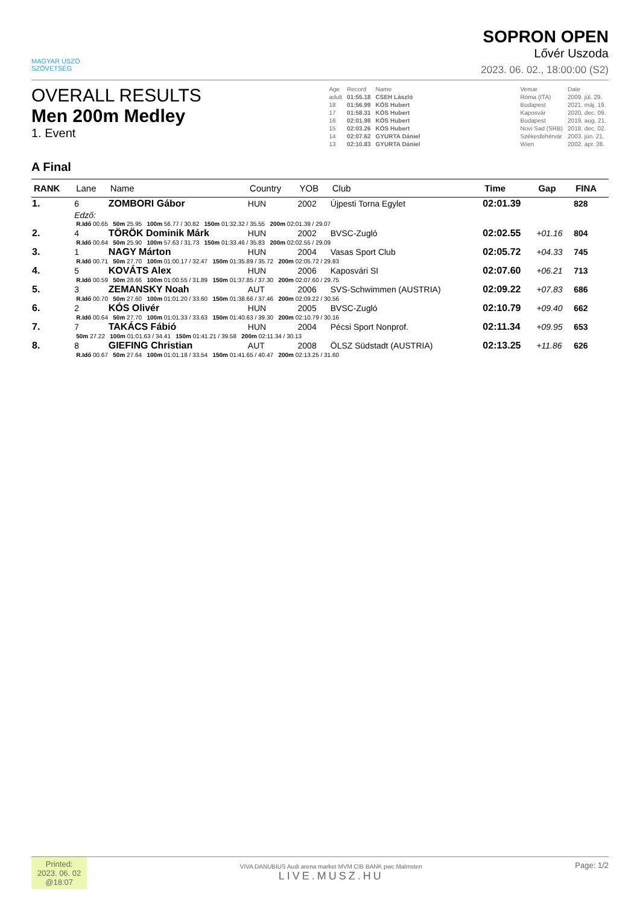MAGYAR ÚSZÓ
SZÖVETSÉG
SOPRON OPEN
Lővér Uszoda
2023. 06. 02., 18:00:00 (S2)
OVERALL RESULTS
Men 200m Medley
1. Event
| Age | Record | Name | | Venue | Date |
| adult | 01:55.18 | CSEH László | | Róma (ITA) | 2009. júl. 29. |
| 18 | 01:56.99 | KÓS Hubert | | Budapest | 2021. máj. 19. |
| 17 | 01:58.31 | KÓS Hubert | | Kaposvár | 2020. dec. 09. |
| 16 | 02:01.98 | KÓS Hubert | | Budapest | 2019. aug. 21. |
| 15 | 02:03.26 | KÓS Hubert | | Novi Sad (SRB) | 2018. dec. 02. |
| 14 | 02:07.62 | GYURTA Dániel | | Székesfehérvár | 2003. jún. 21. |
| 13 | 02:10.83 | GYURTA Dániel | | Wien | 2002. ápr. 28. |
A Final
| RANK | Lane | Name | Country | YOB | Club | Time | Gap | FINA |
| --- | --- | --- | --- | --- | --- | --- | --- | --- |
| 1. | 6 | ZOMBORI Gábor | HUN | 2002 | Újpesti Torna Egylet | 02:01.39 | | 828 |
| | Edző: | | | | | | | |
| | R.Idő 00.65 50m 25.95 100m 56.77 / 30.82 150m 01:32.32 / 35.55 200m 02:01.39 / 29.07 | | | | | | | |
| 2. | 4 | TÖRÖK Dominik Márk | HUN | 2002 | BVSC-Zugló | 02:02.55 | +01.16 | 804 |
| | R.Idő 00.64 50m 25.90 100m 57.63 / 31.73 150m 01:33.46 / 35.83 200m 02:02.55 / 29.09 | | | | | | | |
| 3. | 1 | NAGY Márton | HUN | 2004 | Vasas Sport Club | 02:05.72 | +04.33 | 745 |
| | R.Idő 00.71 50m 27.70 100m 01:00.17 / 32.47 150m 01:35.89 / 35.72 200m 02:05.72 / 29.83 | | | | | | | |
| 4. | 5 | KOVÁTS Alex | HUN | 2006 | Kaposvári SI | 02:07.60 | +06.21 | 713 |
| | R.Idő 00.59 50m 28.66 100m 01:00.55 / 31.89 150m 01:37.85 / 37.30 200m 02:07.60 / 29.75 | | | | | | | |
| 5. | 3 | ZEMANSKY Noah | AUT | 2006 | SVS-Schwimmen (AUSTRIA) | 02:09.22 | +07.83 | 686 |
| | R.Idő 00.70 50m 27.60 100m 01:01.20 / 33.60 150m 01:38.66 / 37.46 200m 02:09.22 / 30.56 | | | | | | | |
| 6. | 2 | KÓS Olivér | HUN | 2005 | BVSC-Zugló | 02:10.79 | +09.40 | 662 |
| | R.Idő 00.64 50m 27.70 100m 01:01.33 / 33.63 150m 01:40.63 / 39.30 200m 02:10.79 / 30.16 | | | | | | | |
| 7. | 7 | TAKÁCS Fábió | HUN | 2004 | Pécsi Sport Nonprof. | 02:11.34 | +09.95 | 653 |
| | 50m 27.22 100m 01:01.63 / 34.41 150m 01:41.21 / 39.58 200m 02:11.34 / 30.13 | | | | | | | |
| 8. | 8 | GIEFING Christian | AUT | 2008 | ÖLSZ Südstadt (AUSTRIA) | 02:13.25 | +11.86 | 626 |
| | R.Idő 00.67 50m 27.64 100m 01:01.18 / 33.54 150m 01:41.65 / 40.47 200m 02:13.25 / 31.60 | | | | | | | |
Printed:
2023. 06. 02
@18:07
VIVA DANUBIUS Audi arena market MVM CIB BANK pwc Malmsten
LIVE.MUSZ.HU
Page: 1/2